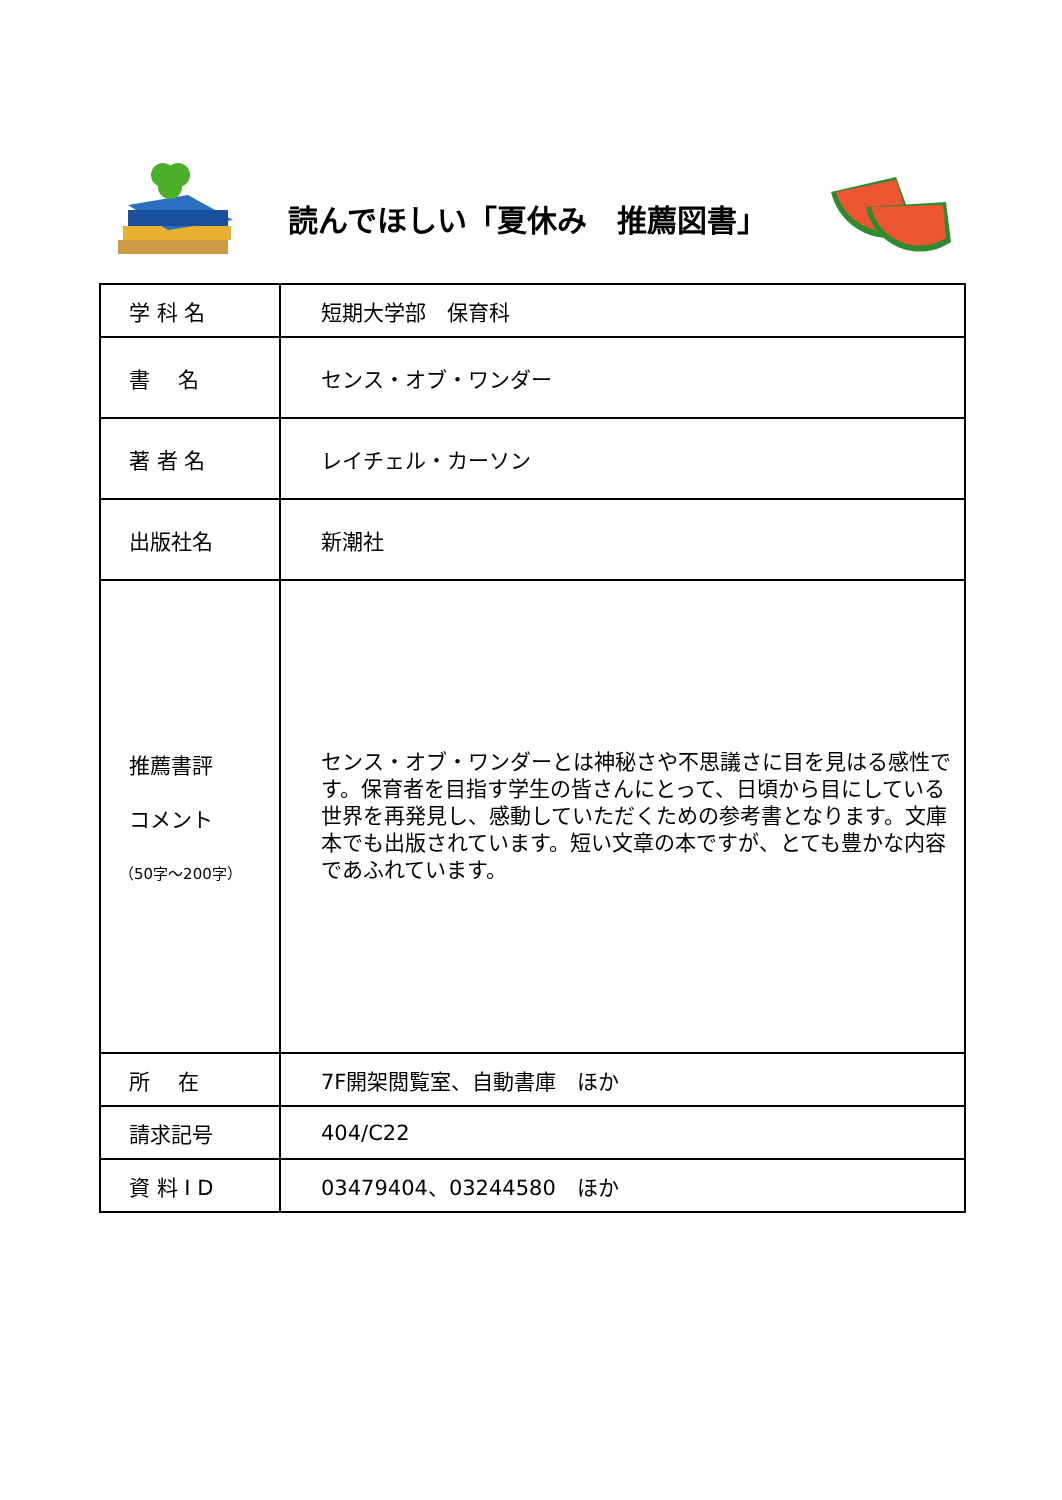読んでほしい「夏休み　推薦図書」
| 学 科 名 | 短期大学部 保育科 |
| 書 名 | センス・オブ・ワンダー |
| 著 者 名 | レイチェル・カーソン |
| 出版社名 | 新潮社 |
| 推薦書評 コメント （50字～200字） | センス・オブ・ワンダーとは神秘さや不思議さに目を見はる感性です。保育者を目指す学生の皆さんにとって、日頃から目にしている世界を再発見し、感動していただくための参考書となります。文庫本でも出版されています。短い文章の本ですが、とても豊かな内容であふれています。 |
| 所 在 | 7F開架閲覧室、自動書庫 ほか |
| 請求記号 | 404/C22 |
| 資 料 I D | 03479404、03244580 ほか |